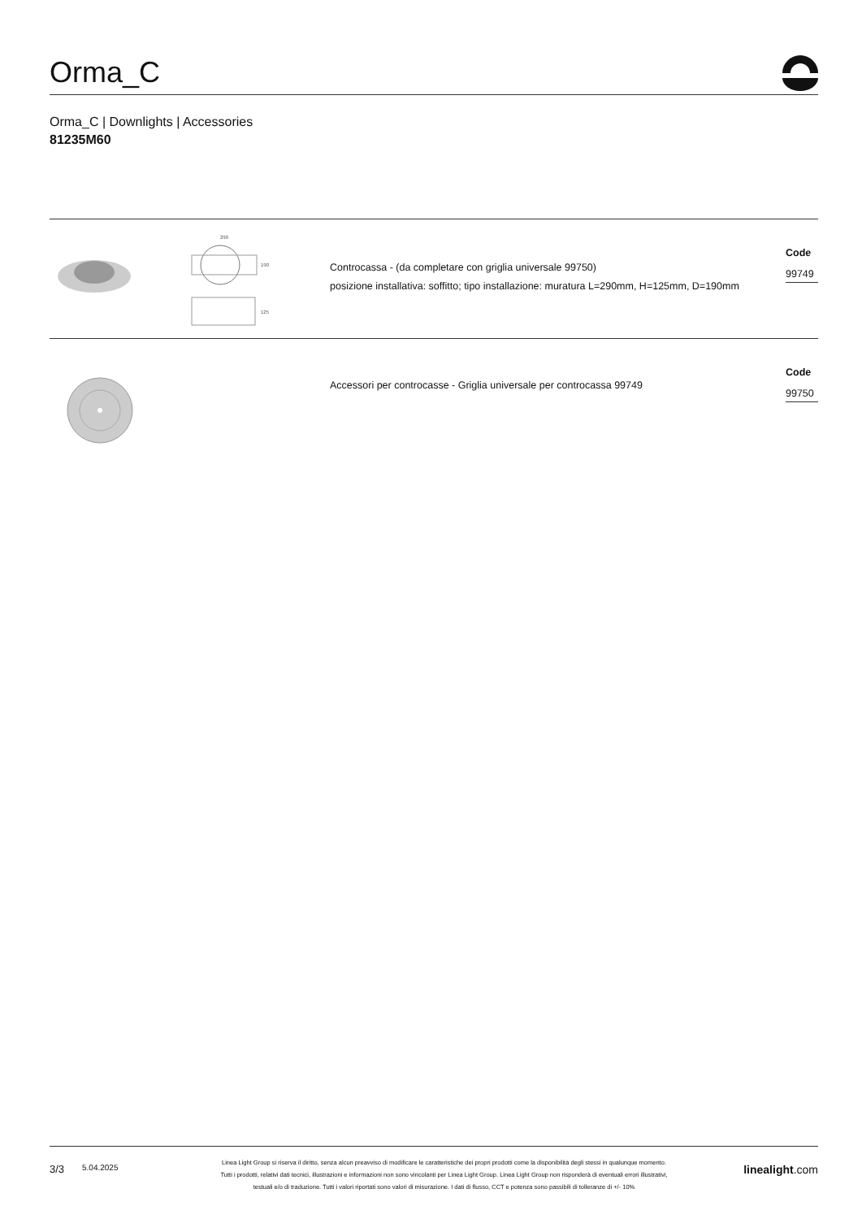Orma_C
Orma_C | Downlights | Accessories
81235M60
290
190
125
Controcassa - (da completare con griglia universale 99750)
posizione installativa: soffitto; tipo installazione: muratura L=290mm, H=125mm, D=190mm
Code
99749
Accessori per controcasse - Griglia universale per controcassa 99749
Code
99750
3/3
5.04.2025
Linea Light Group si riserva il diritto, senza alcun preavviso di modificare le caratteristiche dei propri prodotti come la disponibilità degli stessi in qualunque momento.
Tutti i prodotti, relativi dati tecnici, illustrazioni e informazioni non sono vincolanti per Linea Light Group. Linea Light Group non risponderà di eventuali errori illustrativi,
testuali e/o di traduzione. Tutti i valori riportati sono valori di misurazione. I dati di flusso, CCT e potenza sono passibili di tolleranze di +/- 10%
linealight.com